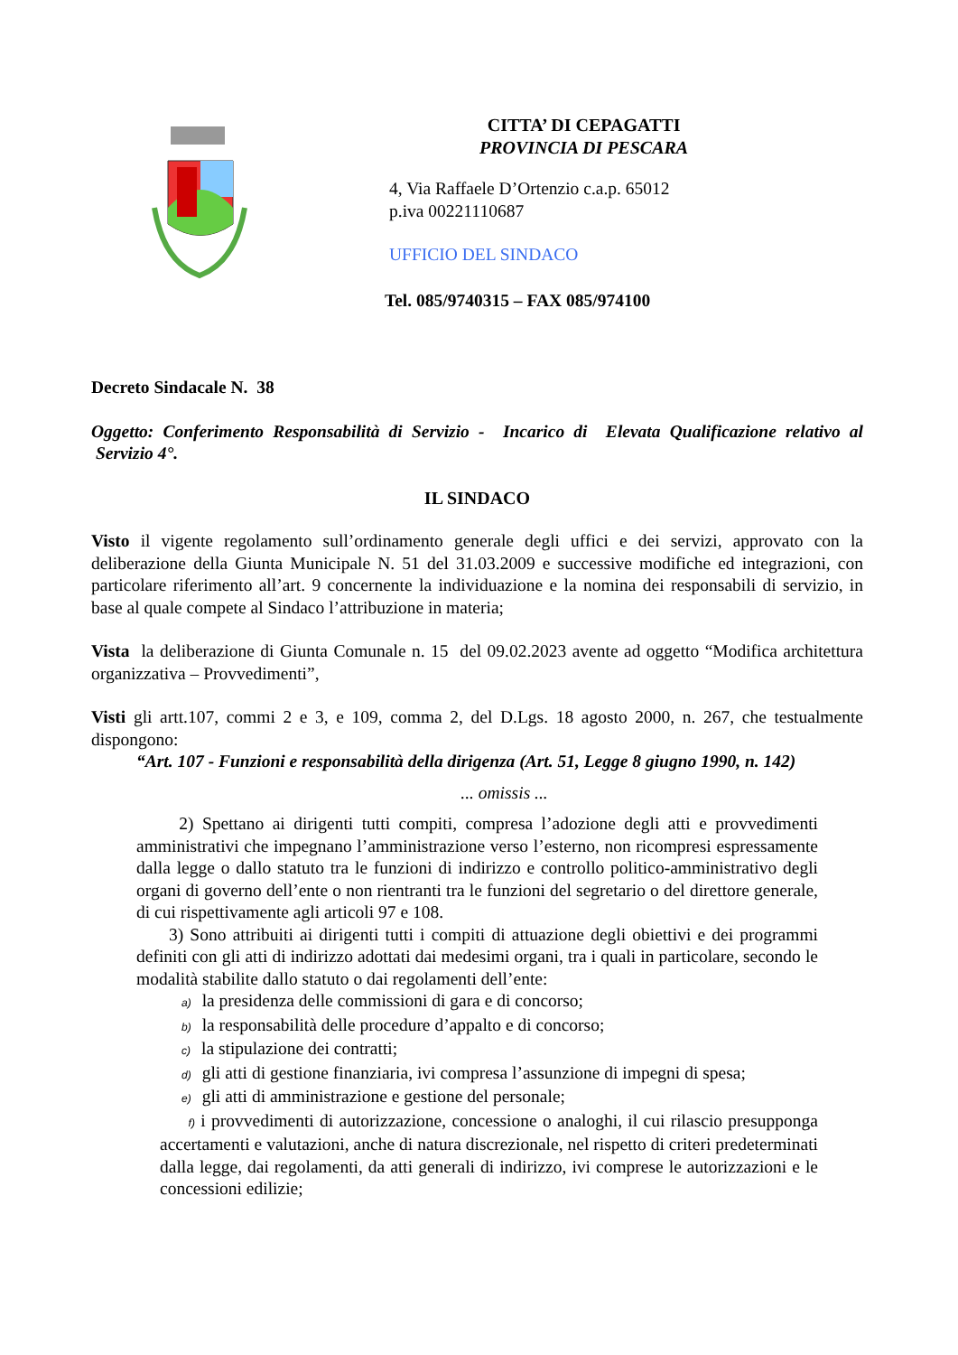CITTA’ DI CEPAGATTI
PROVINCIA DI PESCARA
4, Via Raffaele D’Ortenzio c.a.p. 65012
p.iva 00221110687
UFFICIO DEL SINDACO
Tel. 085/9740315 – FAX 085/974100
Decreto Sindacale N. 38
Oggetto: Conferimento Responsabilità di Servizio - Incarico di Elevata Qualificazione relativo al Servizio 4°.
IL SINDACO
Visto il vigente regolamento sull’ordinamento generale degli uffici e dei servizi, approvato con la deliberazione della Giunta Municipale N. 51 del 31.03.2009 e successive modifiche ed integrazioni, con particolare riferimento all’art. 9 concernente la individuazione e la nomina dei responsabili di servizio, in base al quale compete al Sindaco l’attribuzione in materia;
Vista la deliberazione di Giunta Comunale n. 15 del 09.02.2023 avente ad oggetto “Modifica architettura organizzativa – Provvedimenti”,
Visti gli artt.107, commi 2 e 3, e 109, comma 2, del D.Lgs. 18 agosto 2000, n. 267, che testualmente dispongono:
“Art. 107 - Funzioni e responsabilità della dirigenza (Art. 51, Legge 8 giugno 1990, n. 142)
... omissis ...
2) Spettano ai dirigenti tutti compiti, compresa l’adozione degli atti e provvedimenti amministrativi che impegnano l’amministrazione verso l’esterno, non ricompresi espressamente dalla legge o dallo statuto tra le funzioni di indirizzo e controllo politico-amministrativo degli organi di governo dell’ente o non rientranti tra le funzioni del segretario o del direttore generale, di cui rispettivamente agli articoli 97 e 108.
3) Sono attribuiti ai dirigenti tutti i compiti di attuazione degli obiettivi e dei programmi definiti con gli atti di indirizzo adottati dai medesimi organi, tra i quali in particolare, secondo le modalità stabilite dallo statuto o dai regolamenti dell’ente:
a) la presidenza delle commissioni di gara e di concorso;
b) la responsabilità delle procedure d’appalto e di concorso;
c) la stipulazione dei contratti;
d) gli atti di gestione finanziaria, ivi compresa l’assunzione di impegni di spesa;
e) gli atti di amministrazione e gestione del personale;
f) i provvedimenti di autorizzazione, concessione o analoghi, il cui rilascio presupponga accertamenti e valutazioni, anche di natura discrezionale, nel rispetto di criteri predeterminati dalla legge, dai regolamenti, da atti generali di indirizzo, ivi comprese le autorizzazioni e le concessioni edilizie;